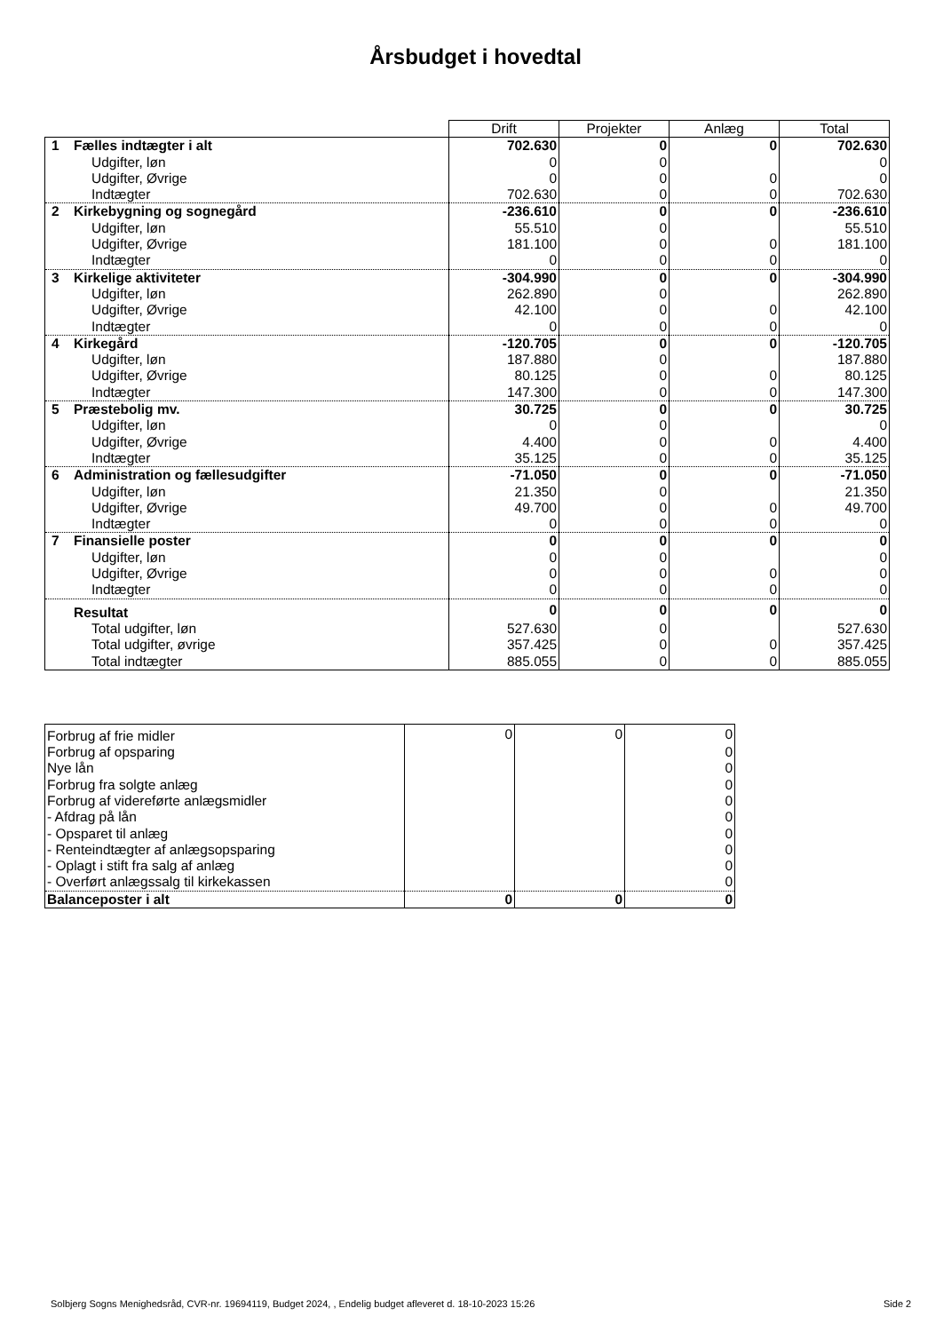Årsbudget i hovedtal
| | Drift | Projekter | Anlæg | Total |
| --- | --- | --- | --- | --- |
| 1 Fælles indtægter i alt | 702.630 | 0 | 0 | 702.630 |
| Udgifter, løn | 0 | 0 | | 0 |
| Udgifter, Øvrige | 0 | 0 | 0 | 0 |
| Indtægter | 702.630 | 0 | 0 | 702.630 |
| 2 Kirkebygning og sognegård | -236.610 | 0 | 0 | -236.610 |
| Udgifter, løn | 55.510 | 0 | | 55.510 |
| Udgifter, Øvrige | 181.100 | 0 | 0 | 181.100 |
| Indtægter | 0 | 0 | 0 | 0 |
| 3 Kirkelige aktiviteter | -304.990 | 0 | 0 | -304.990 |
| Udgifter, løn | 262.890 | 0 | | 262.890 |
| Udgifter, Øvrige | 42.100 | 0 | 0 | 42.100 |
| Indtægter | 0 | 0 | 0 | 0 |
| 4 Kirkegård | -120.705 | 0 | 0 | -120.705 |
| Udgifter, løn | 187.880 | 0 | | 187.880 |
| Udgifter, Øvrige | 80.125 | 0 | 0 | 80.125 |
| Indtægter | 147.300 | 0 | 0 | 147.300 |
| 5 Præstebolig mv. | 30.725 | 0 | 0 | 30.725 |
| Udgifter, løn | 0 | 0 | | 0 |
| Udgifter, Øvrige | 4.400 | 0 | 0 | 4.400 |
| Indtægter | 35.125 | 0 | 0 | 35.125 |
| 6 Administration og fællesudgifter | -71.050 | 0 | 0 | -71.050 |
| Udgifter, løn | 21.350 | 0 | | 21.350 |
| Udgifter, Øvrige | 49.700 | 0 | 0 | 49.700 |
| Indtægter | 0 | 0 | 0 | 0 |
| 7 Finansielle poster | 0 | 0 | 0 | 0 |
| Udgifter, løn | 0 | 0 | | 0 |
| Udgifter, Øvrige | 0 | 0 | 0 | 0 |
| Indtægter | 0 | 0 | 0 | 0 |
| Resultat | 0 | 0 | 0 | 0 |
| Total udgifter, løn | 527.630 | 0 | | 527.630 |
| Total udgifter, øvrige | 357.425 | 0 | 0 | 357.425 |
| Total indtægter | 885.055 | 0 | 0 | 885.055 |
| Forbrug af frie midler | 0 | 0 | 0 |
| Forbrug af opsparing | | | 0 |
| Nye lån | | | 0 |
| Forbrug fra solgte anlæg | | | 0 |
| Forbrug af videreførte anlægsmidler | | | 0 |
| - Afdrag på lån | | | 0 |
| - Opsparet til anlæg | | | 0 |
| - Renteindtægter af anlægsopsparing | | | 0 |
| - Oplagt i stift fra salg af anlæg | | | 0 |
| - Overført anlægssalg til kirkekassen | | | 0 |
| Balanceposter i alt | 0 | 0 | 0 |
Solbjerg Sogns Menighedsråd, CVR-nr. 19694119, Budget 2024, , Endelig budget afleveret d. 18-10-2023 15:26
Side 2